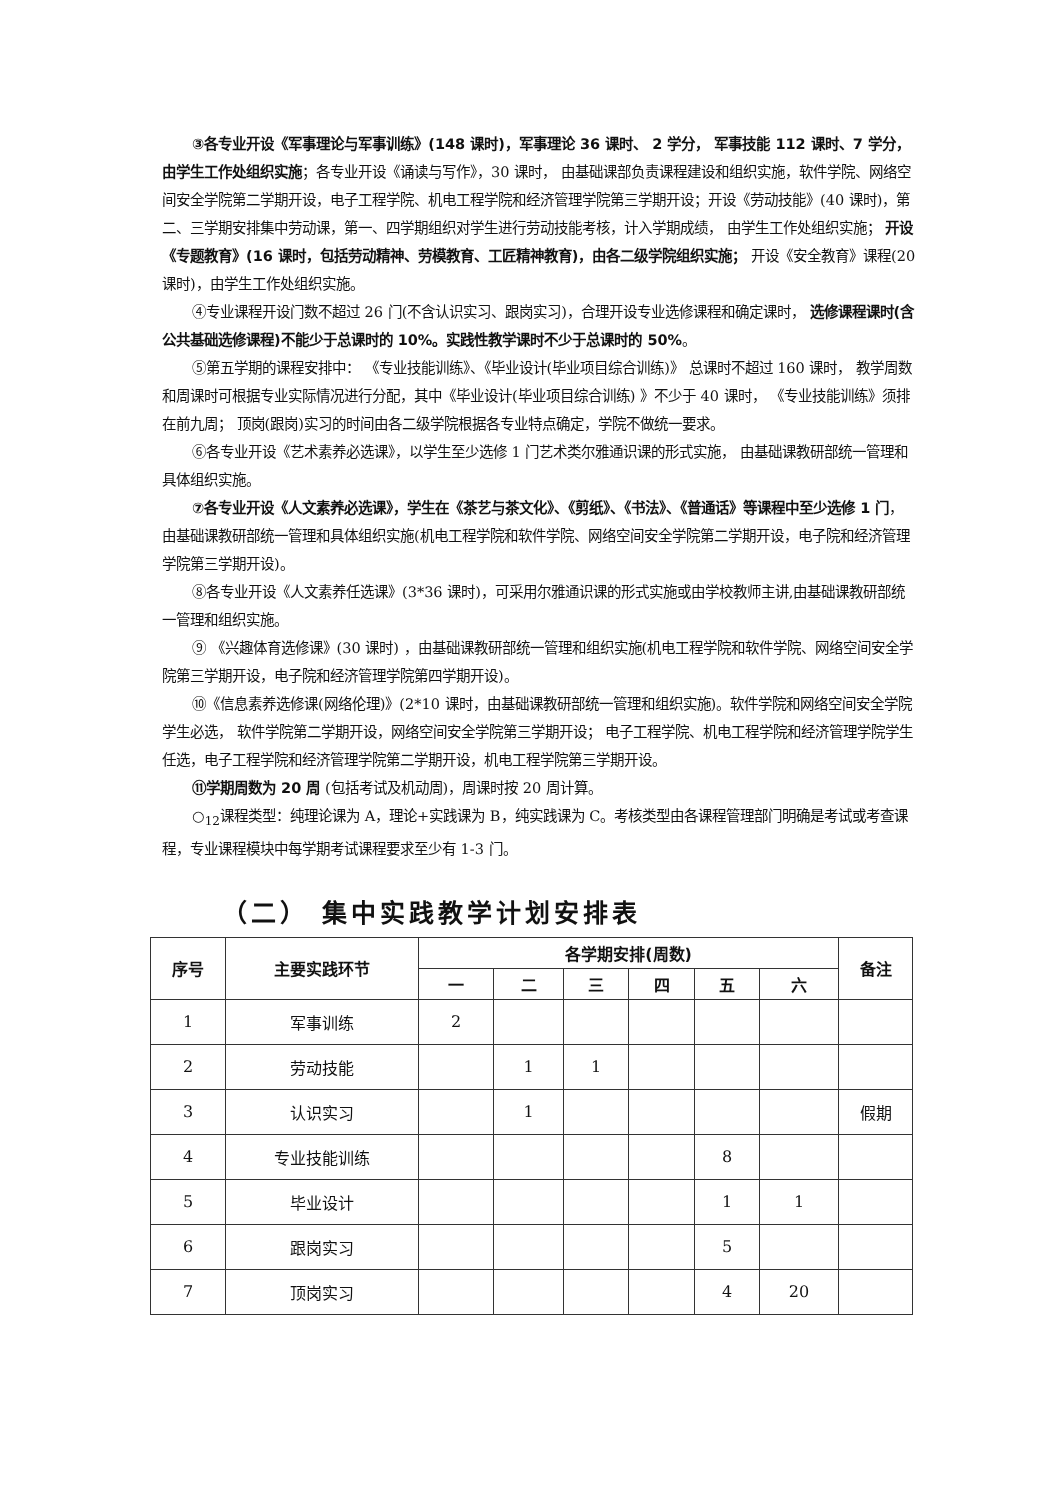③各专业开设《军事理论与军事训练》(148 课时)，军事理论 36 课时、 2 学分， 军事技能 112 课时、7 学分， 由学生工作处组织实施；各专业开设《诵读与写作》，30 课时， 由基础课部负责课程建设和组织实施，软件学院、网络空间安全学院第二学期开设，电子工程学院、机电工程学院和经济管理学院第三学期开设；开设《劳动技能》(40 课时)，第二、三学期安排集中劳动课，第一、四学期组织对学生进行劳动技能考核，计入学期成绩， 由学生工作处组织实施； 开设《专题教育》(16 课时，包括劳动精神、劳模教育、工匠精神教育)，由各二级学院组织实施； 开设《安全教育》课程(20 课时)，由学生工作处组织实施。
④专业课程开设门数不超过 26 门(不含认识实习、跟岗实习)，合理开设专业选修课程和确定课时， 选修课程课时(含公共基础选修课程)不能少于总课时的 10%。实践性教学课时不少于总课时的 50%。
⑤第五学期的课程安排中： 《专业技能训练》、《毕业设计(毕业项目综合训练)》 总课时不超过 160 课时， 教学周数和周课时可根据专业实际情况进行分配，其中《毕业设计(毕业项目综合训练) 》不少于 40 课时， 《专业技能训练》须排在前九周； 顶岗(跟岗)实习的时间由各二级学院根据各专业特点确定，学院不做统一要求。
⑥各专业开设《艺术素养必选课》，以学生至少选修 1 门艺术类尔雅通识课的形式实施， 由基础课教研部统一管理和具体组织实施。
⑦各专业开设《人文素养必选课》，学生在《茶艺与茶文化》、《剪纸》、《书法》、《普通话》等课程中至少选修 1 门，由基础课教研部统一管理和具体组织实施(机电工程学院和软件学院、网络空间安全学院第二学期开设，电子院和经济管理学院第三学期开设)。
⑧各专业开设《人文素养任选课》(3*36 课时)，可采用尔雅通识课的形式实施或由学校教师主讲,由基础课教研部统一管理和组织实施。
⑨ 《兴趣体育选修课》(30 课时) ，由基础课教研部统一管理和组织实施(机电工程学院和软件学院、网络空间安全学院第三学期开设，电子院和经济管理学院第四学期开设)。
⑩《信息素养选修课(网络伦理)》(2*10 课时，由基础课教研部统一管理和组织实施)。软件学院和网络空间安全学院学生必选， 软件学院第二学期开设，网络空间安全学院第三学期开设； 电子工程学院、机电工程学院和经济管理学院学生任选，电子工程学院和经济管理学院第二学期开设，机电工程学院第三学期开设。
⑪学期周数为 20 周 (包括考试及机动周)，周课时按 20 周计算。
○<sub>12</sub>课程类型：纯理论课为 A，理论+实践课为 B，纯实践课为 C。考核类型由各课程管理部门明确是考试或考查课程，专业课程模块中每学期考试课程要求至少有 1-3 门。
（二） 集中实践教学计划安排表
| 序号 | 主要实践环节 | 各学期安排(周数) | | | | | | 备注 |
| --- | --- | --- | --- | --- | --- | --- | --- | --- |
| | | 一 | 二 | 三 | 四 | 五 | 六 | |
| 1 | 军事训练 | 2 | | | | | | |
| 2 | 劳动技能 | | 1 | 1 | | | | |
| 3 | 认识实习 | | 1 | | | | | 假期 |
| 4 | 专业技能训练 | | | | | 8 | | |
| 5 | 毕业设计 | | | | | 1 | 1 | |
| 6 | 跟岗实习 | | | | | 5 | | |
| 7 | 顶岗实习 | | | | | 4 | 20 | |